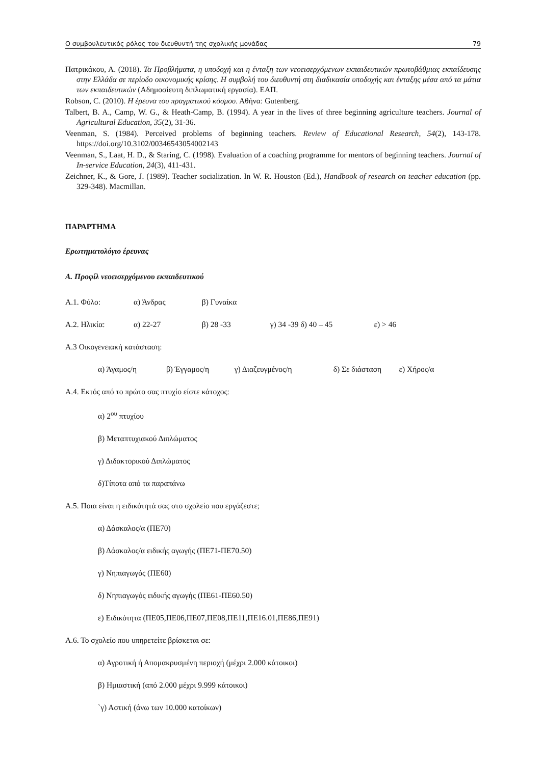Ο συμβουλευτικός ρόλος του διευθυντή της σχολικής μονάδας 79
Πατρικάκου, Α. (2018). Τα Προβλήματα, η υποδοχή και η ένταξη των νεοεισερχόμενων εκπαιδευτικών πρωτοβάθμιας εκπαίδευσης στην Ελλάδα σε περίοδο οικονομικής κρίσης. Η συμβολή του διευθυντή στη διαδικασία υποδοχής και ένταξης μέσα από τα μάτια των εκπαιδευτικών (Αδημοσίευτη διπλωματική εργασία). ΕΑΠ.
Robson, C. (2010). Η έρευνα του πραγματικού κόσμου. Αθήνα: Gutenberg.
Talbert, B. A., Camp, W. G., & Heath-Camp, B. (1994). A year in the lives of three beginning agriculture teachers. Journal of Agricultural Education, 35(2), 31-36.
Veenman, S. (1984). Perceived problems of beginning teachers. Review of Educational Research, 54(2), 143-178. https://doi.org/10.3102/00346543054002143
Veenman, S., Laat, H. D., & Staring, C. (1998). Evaluation of a coaching programme for mentors of beginning teachers. Journal of In-service Education, 24(3), 411-431.
Zeichner, K., & Gore, J. (1989). Teacher socialization. In W. R. Houston (Ed.), Handbook of research on teacher education (pp. 329-348). Macmillan.
ΠΑΡΑΡΤΗΜΑ
Ερωτηματολόγιο έρευνας
Α. Προφίλ νεοεισερχόμενου εκπαιδευτικού
Α.1. Φύλο: α) Άνδρας β) Γυναίκα
Α.2. Ηλικία: α) 22-27 β) 28 -33 γ) 34 -39 δ) 40 – 45 ε) > 46
Α.3 Οικογενειακή κατάσταση:
α) Άγαμος/η β) Έγγαμος/η γ) Διαζευγμένος/η δ) Σε διάσταση ε) Χήρος/α
Α.4. Εκτός από το πρώτο σας πτυχίο είστε κάτοχος:
α) 2<sup>ου</sup> πτυχίου
β) Μεταπτυχιακού Διπλώματος
γ) Διδακτορικού Διπλώματος
δ)Τίποτα από τα παραπάνω
Α.5. Ποια είναι η ειδικότητά σας στο σχολείο που εργάζεστε;
α) Δάσκαλος/α (ΠΕ70)
β) Δάσκαλος/α ειδικής αγωγής (ΠΕ71-ΠΕ70.50)
γ) Νηπιαγωγός (ΠΕ60)
δ) Νηπιαγωγός ειδικής αγωγής (ΠΕ61-ΠΕ60.50)
ε) Ειδικότητα (ΠΕ05,ΠΕ06,ΠΕ07,ΠΕ08,ΠΕ11,ΠΕ16.01,ΠΕ86,ΠΕ91)
Α.6. Το σχολείο που υπηρετείτε βρίσκεται σε:
α) Αγροτική ή Απομακρυσμένη περιοχή (μέχρι 2.000 κάτοικοι)
β) Ημιαστική (από 2.000 μέχρι 9.999 κάτοικοι)
`γ) Αστική (άνω των 10.000 κατοίκων)